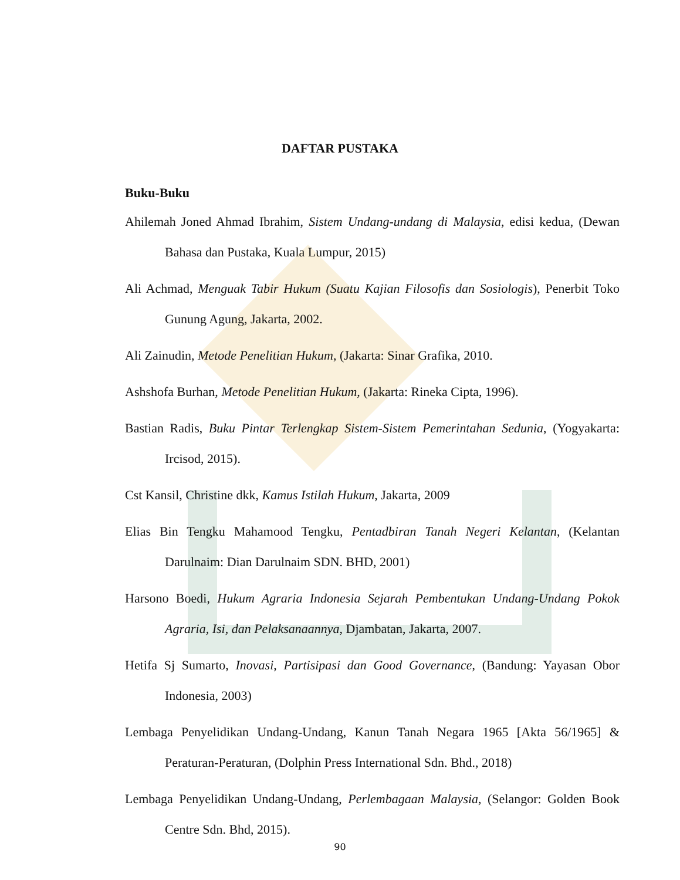DAFTAR PUSTAKA
Buku-Buku
Ahilemah Joned Ahmad Ibrahim, Sistem Undang-undang di Malaysia, edisi kedua, (Dewan Bahasa dan Pustaka, Kuala Lumpur, 2015)
Ali Achmad, Menguak Tabir Hukum (Suatu Kajian Filosofis dan Sosiologis), Penerbit Toko Gunung Agung, Jakarta, 2002.
Ali Zainudin, Metode Penelitian Hukum, (Jakarta: Sinar Grafika, 2010.
Ashshofa Burhan, Metode Penelitian Hukum, (Jakarta: Rineka Cipta, 1996).
Bastian Radis, Buku Pintar Terlengkap Sistem-Sistem Pemerintahan Sedunia, (Yogyakarta: Ircisod, 2015).
Cst Kansil, Christine dkk, Kamus Istilah Hukum, Jakarta, 2009
Elias Bin Tengku Mahamood Tengku, Pentadbiran Tanah Negeri Kelantan, (Kelantan Darulnaim: Dian Darulnaim SDN. BHD, 2001)
Harsono Boedi, Hukum Agraria Indonesia Sejarah Pembentukan Undang-Undang Pokok Agraria, Isi, dan Pelaksanaannya, Djambatan, Jakarta, 2007.
Hetifa Sj Sumarto, Inovasi, Partisipasi dan Good Governance, (Bandung: Yayasan Obor Indonesia, 2003)
Lembaga Penyelidikan Undang-Undang, Kanun Tanah Negara 1965 [Akta 56/1965] & Peraturan-Peraturan, (Dolphin Press International Sdn. Bhd., 2018)
Lembaga Penyelidikan Undang-Undang, Perlembagaan Malaysia, (Selangor: Golden Book Centre Sdn. Bhd, 2015).
90